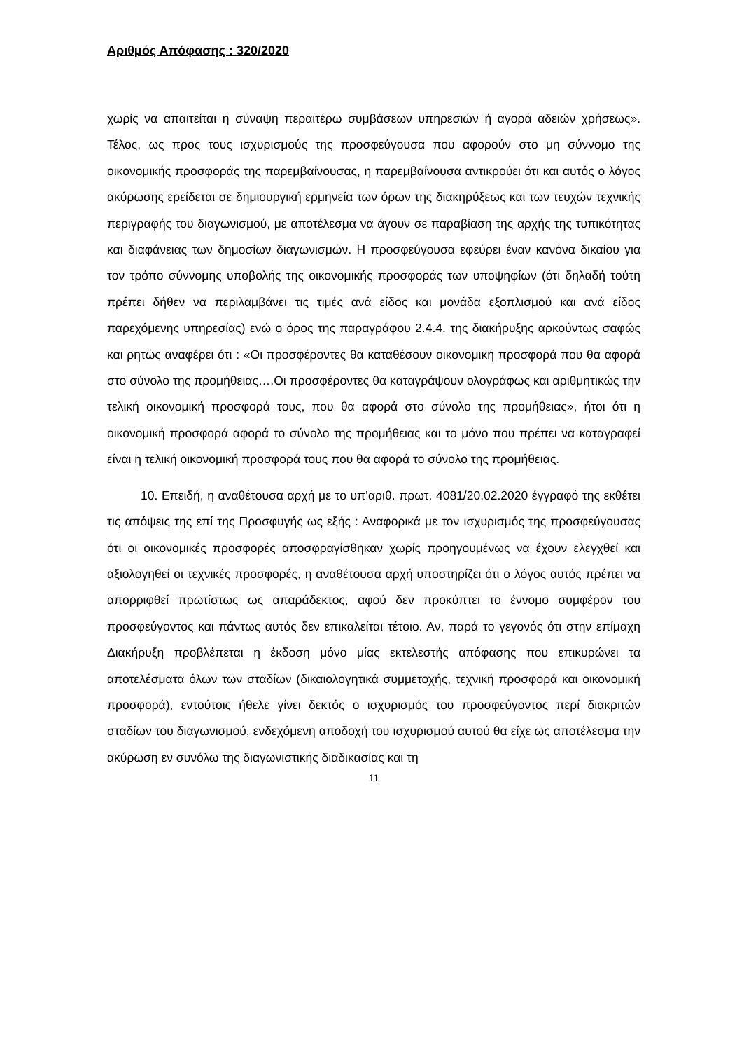Αριθμός Απόφασης : 320/2020
χωρίς να απαιτείται η σύναψη περαιτέρω συμβάσεων υπηρεσιών ή αγορά αδειών χρήσεως». Τέλος, ως προς τους ισχυρισμούς της προσφεύγουσα που αφορούν στο μη σύννομο της οικονομικής προσφοράς της παρεμβαίνουσας, η παρεμβαίνουσα αντικρούει ότι και αυτός ο λόγος ακύρωσης ερείδεται σε δημιουργική ερμηνεία των όρων της διακηρύξεως και των τευχών τεχνικής περιγραφής του διαγωνισμού, με αποτέλεσμα να άγουν σε παραβίαση της αρχής της τυπικότητας και διαφάνειας των δημοσίων διαγωνισμών. Η προσφεύγουσα εφεύρει έναν κανόνα δικαίου για τον τρόπο σύννομης υποβολής της οικονομικής προσφοράς των υποψηφίων (ότι δηλαδή τούτη πρέπει δήθεν να περιλαμβάνει τις τιμές ανά είδος και μονάδα εξοπλισμού και ανά είδος παρεχόμενης υπηρεσίας) ενώ ο όρος της παραγράφου 2.4.4. της διακήρυξης αρκούντως σαφώς και ρητώς αναφέρει ότι : «Οι προσφέροντες θα καταθέσουν οικονομική προσφορά που θα αφορά στο σύνολο της προμήθειας….Οι προσφέροντες θα καταγράψουν ολογράφως και αριθμητικώς την τελική οικονομική προσφορά τους, που θα αφορά στο σύνολο της προμήθειας», ήτοι ότι η οικονομική προσφορά αφορά το σύνολο της προμήθειας και το μόνο που πρέπει να καταγραφεί είναι η τελική οικονομική προσφορά τους που θα αφορά το σύνολο της προμήθειας.
10. Επειδή, η αναθέτουσα αρχή με το υπ’αριθ. πρωτ. 4081/20.02.2020 έγγραφό της εκθέτει τις απόψεις της επί της Προσφυγής ως εξής : Αναφορικά με τον ισχυρισμός της προσφεύγουσας ότι οι οικονομικές προσφορές αποσφραγίσθηκαν χωρίς προηγουμένως να έχουν ελεγχθεί και αξιολογηθεί οι τεχνικές προσφορές, η αναθέτουσα αρχή υποστηρίζει ότι ο λόγος αυτός πρέπει να απορριφθεί πρωτίστως ως απαράδεκτος, αφού δεν προκύπτει το έννομο συμφέρον του προσφεύγοντος και πάντως αυτός δεν επικαλείται τέτοιο. Αν, παρά το γεγονός ότι στην επίμαχη Διακήρυξη προβλέπεται η έκδοση μόνο μίας εκτελεστής απόφασης που επικυρώνει τα αποτελέσματα όλων των σταδίων (δικαιολογητικά συμμετοχής, τεχνική προσφορά και οικονομική προσφορά), εντούτοις ήθελε γίνει δεκτός ο ισχυρισμός του προσφεύγοντος περί διακριτών σταδίων του διαγωνισμού, ενδεχόμενη αποδοχή του ισχυρισμού αυτού θα είχε ως αποτέλεσμα την ακύρωση εν συνόλω της διαγωνιστικής διαδικασίας και τη
11